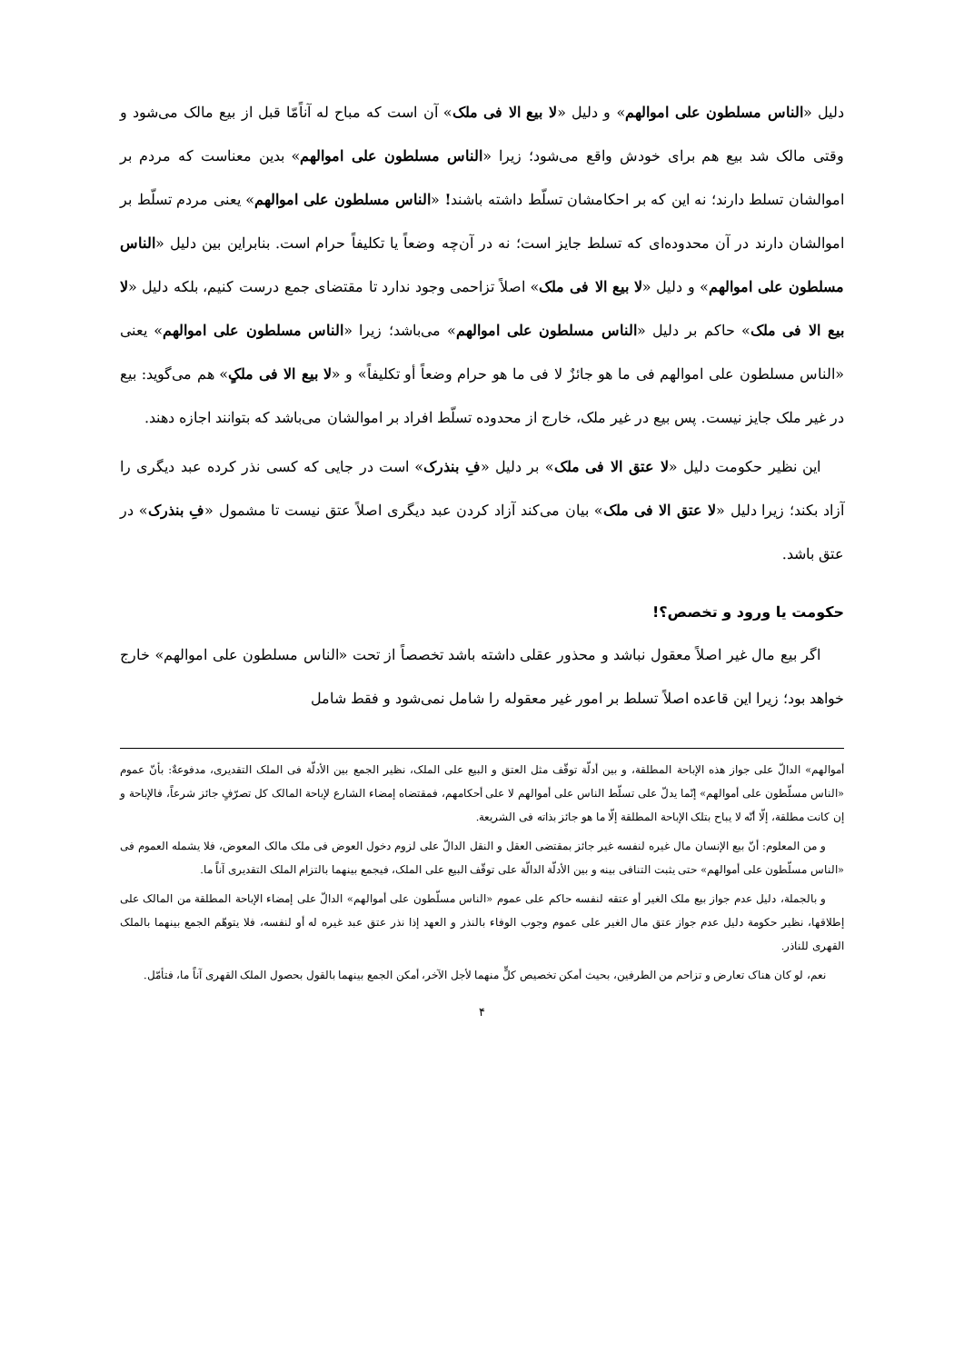دلیل «الناس مسلطون علی اموالهم» و دلیل «لا بیع الا فی ملک» آن است که مباح له آناًمّا قبل از بیع مالک می‌شود و وقتی مالک شد بیع هم برای خودش واقع می‌شود؛ زیرا «الناس مسلطون علی اموالهم» بدین معناست که مردم بر اموالشان تسلط دارند؛ نه این که بر احکامشان تسلّط داشته باشند! «الناس مسلطون علی اموالهم» یعنی مردم تسلّط بر اموالشان دارند در آن محدوده‌ای که تسلط جایز است؛ نه در آن‌چه وضعاً یا تکلیفاً حرام است. بنابراین بین دلیل «الناس مسلطون علی اموالهم» و دلیل «لا بیع الا فی ملک» اصلاً تزاحمی وجود ندارد تا مقتضای جمع درست کنیم، بلکه دلیل «لا بیع الا فی ملک» حاکم بر دلیل «الناس مسلطون علی اموالهم» می‌باشد؛ زیرا «الناس مسلطون علی اموالهم» یعنی «الناس مسلطون علی اموالهم فی ما هو جائزٌ لا فی ما هو حرام وضعاً أو تکلیفاً» و «لا بیع الا فی ملکٍ» هم می‌گوید: بیع در غیر ملک جایز نیست. پس بیع در غیر ملک، خارج از محدوده تسلّط افراد بر اموالشان می‌باشد که بتوانند اجازه دهند.
این نظیر حکومت دلیل «لا عتق الا فی ملک» بر دلیل «فِ بنذرک» است در جایی که کسی نذر کرده عبد دیگری را آزاد بکند؛ زیرا دلیل «لا عتق الا فی ملک» بیان می‌کند آزاد کردن عبد دیگری اصلاً عتق نیست تا مشمول «فِ بنذرک» در عتق باشد.
حکومت یا ورود و تخصص؟!
اگر بیع مال غیر اصلاً معقول نباشد و محذور عقلی داشته باشد تخصصاً از تحت «الناس مسلطون علی اموالهم» خارج خواهد بود؛ زیرا این قاعده اصلاً تسلط بر امور غیر معقوله را شامل نمی‌شود و فقط شامل
أموالهم» الدالّ علی جواز هذه الإباحة المطلقة، و بین أدلّة توقّف مثل العتق و البیع علی الملک، نظیر الجمع بین الأدلّة فی الملک التقدیری، مدفوعةٌ: بأنّ عموم «الناس مسلّطون علی أموالهم» إنّما یدلّ علی تسلّط الناس علی أموالهم لا علی أحکامهم، فمقتضاه إمضاء الشارع لإباحة المالک کل تصرّفٍ جائز شرعاً، فالإباحة و إن کانت مطلقة، إلّا أنّه لا یباح بتلک الإباحة المطلقة إلّا ما هو جائز بذاته فی الشریعة.
و من المعلوم: أنّ بیع الإنسان مال غیره لنفسه غیر جائز بمقتضی العقل و النقل الدالّ علی لزوم دخول العوض فی ملک مالک المعوض، فلا یشمله العموم فی «الناس مسلّطون علی أموالهم» حتی یثبت التنافی بینه و بین الأدلّة الدالّة علی توقّف البیع علی الملک، فیجمع بینهما بالتزام الملک التقدیری آناً ما.
و بالجملة، دلیل عدم جواز بیع ملک الغیر أو عتقه لنفسه حاکم علی عموم «الناس مسلّطون علی أموالهم» الدالّ علی إمضاء الإباحة المطلقة من المالک علی إطلاقها، نظیر حکومة دلیل عدم جواز عتق مال الغیر علی عموم وجوب الوفاء بالنذر و العهد إذا نذر عتق عبد غیره له أو لنفسه، فلا یتوهّم الجمع بینهما بالملک القهری للناذر.
نعم، لو کان هناک تعارض و تزاحم من الطرفین، بحیث أمکن تخصیص کلٍّ منهما لأجل الآخر، أمکن الجمع بینهما بالقول بحصول الملک القهری آناً ما، فتأمّل.
۴